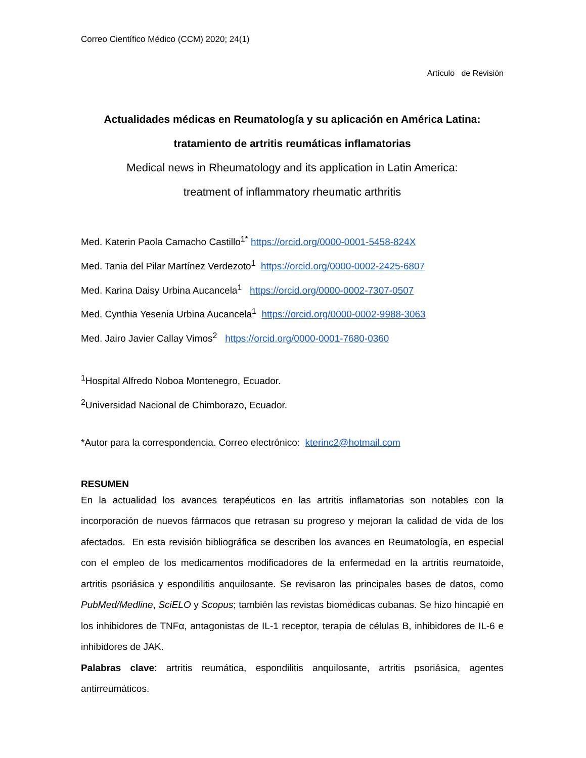Correo Científico Médico (CCM) 2020; 24(1)
Artículo de Revisión
Actualidades médicas en Reumatología y su aplicación en América Latina:
tratamiento de artritis reumáticas inflamatorias
Medical news in Rheumatology and its application in Latin America:
treatment of inflammatory rheumatic arthritis
Med. Katerin Paola Camacho Castillo<sup>1*</sup> https://orcid.org/0000-0001-5458-824X
Med. Tania del Pilar Martínez Verdezoto<sup>1</sup> https://orcid.org/0000-0002-2425-6807
Med. Karina Daisy Urbina Aucancela<sup>1</sup> https://orcid.org/0000-0002-7307-0507
Med. Cynthia Yesenia Urbina Aucancela<sup>1</sup> https://orcid.org/0000-0002-9988-3063
Med. Jairo Javier Callay Vimos<sup>2</sup> https://orcid.org/0000-0001-7680-0360
<sup>1</sup> Hospital Alfredo Noboa Montenegro, Ecuador.
<sup>2</sup> Universidad Nacional de Chimborazo, Ecuador.
*Autor para la correspondencia. Correo electrónico: kterinc2@hotmail.com
RESUMEN
En la actualidad los avances terapéuticos en las artritis inflamatorias son notables con la incorporación de nuevos fármacos que retrasan su progreso y mejoran la calidad de vida de los afectados. En esta revisión bibliográfica se describen los avances en Reumatología, en especial con el empleo de los medicamentos modificadores de la enfermedad en la artritis reumatoide, artritis psoriásica y espondilitis anquilosante. Se revisaron las principales bases de datos, como PubMed/Medline, SciELO y Scopus; también las revistas biomédicas cubanas. Se hizo hincapié en los inhibidores de TNFα, antagonistas de IL-1 receptor, terapia de células B, inhibidores de IL-6 e inhibidores de JAK.
Palabras clave: artritis reumática, espondilitis anquilosante, artritis psoriásica, agentes antirreumáticos.